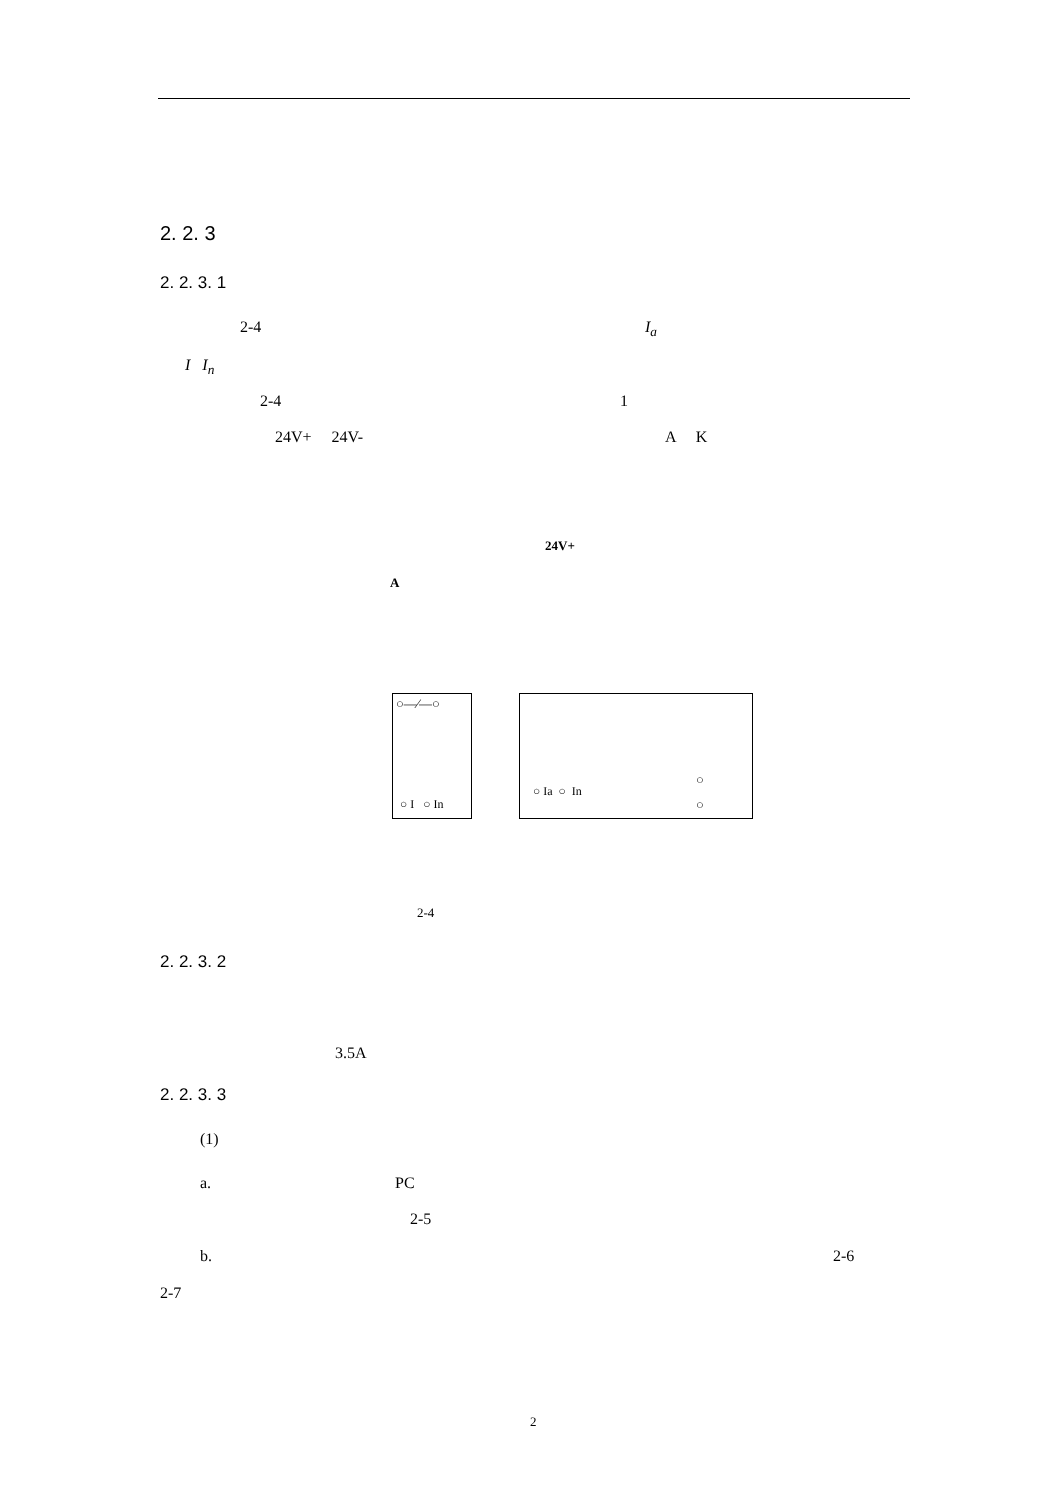2. 2. 3
2. 2. 3. 1
2-4 I<sub>a</sub>
I I<sub>n</sub>
2-4 1
24V+ 24V- A K
24V+
A
○―⁄―○
○ I ○ In
○ Ia ○ In
○
○
2-4
2. 2. 3. 2
3.5A
2. 2. 3. 3
(1)
a. PC
2-5
b. 2-6
2-7
2